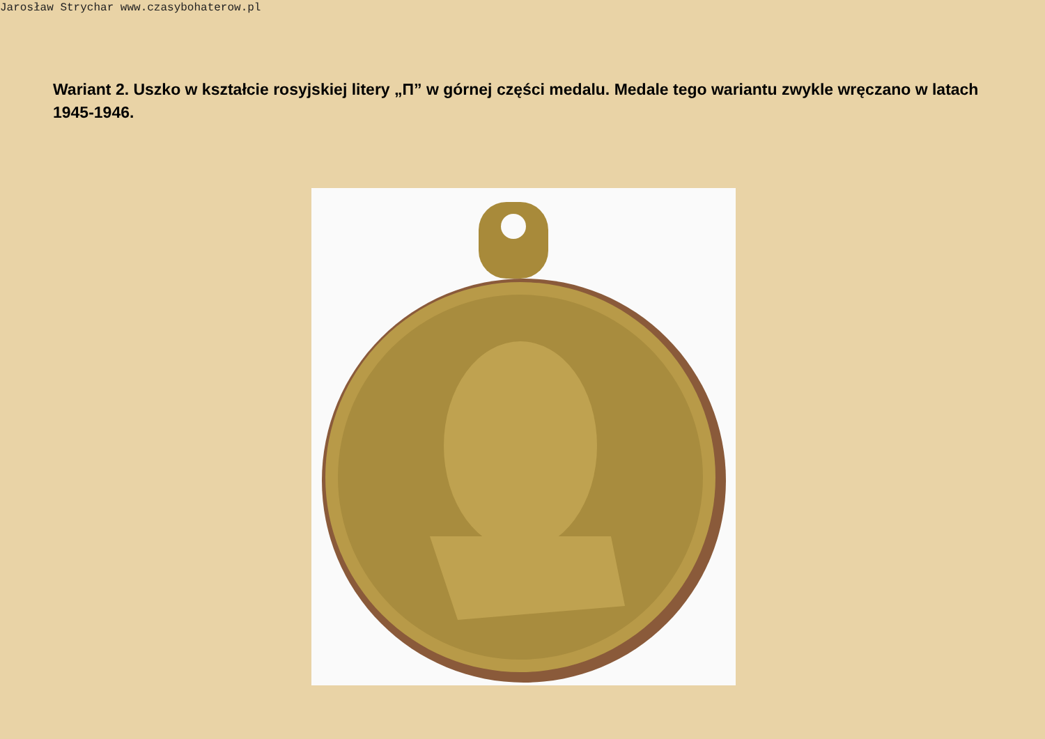Jarosław Strychar www.czasybohaterow.pl
Wariant 2. Uszko w kształcie rosyjskiej litery „П” w górnej części medalu. Medale tego wariantu zwykle wręczano w latach 1945-1946.